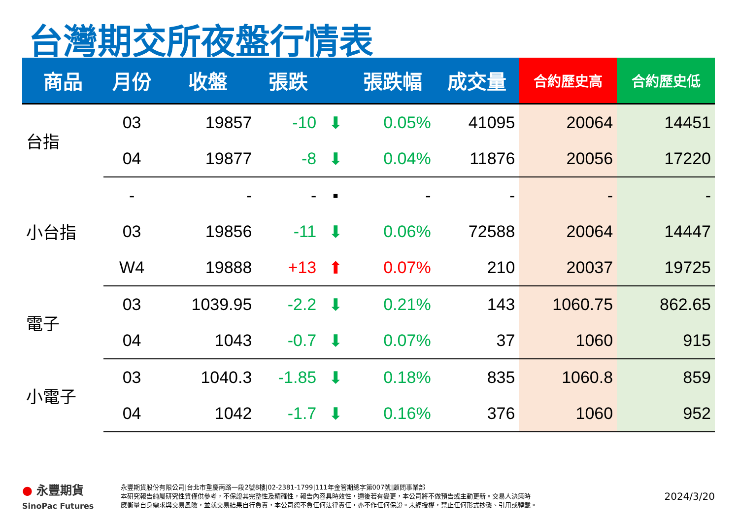台灣期交所夜盤行情表
| 商品 | 月份 | 收盤 | 張跌 | | 張跌幅 | 成交量 | 合約歷史高 | 合約歷史低 |
| --- | --- | --- | --- | --- | --- | --- | --- | --- |
| 台指 | 03 | 19857 | -10 | ⬇ | 0.05% | 41095 | 20064 | 14451 |
| | 04 | 19877 | -8 | ⬇ | 0.04% | 11876 | 20056 | 17220 |
| 小台指 | - | - | - | ▪ | - | - | - | - |
| | 03 | 19856 | -11 | ⬇ | 0.06% | 72588 | 20064 | 14447 |
| | W4 | 19888 | +13 | ⬆ | 0.07% | 210 | 20037 | 19725 |
| 電子 | 03 | 1039.95 | -2.2 | ⬇ | 0.21% | 143 | 1060.75 | 862.65 |
| | 04 | 1043 | -0.7 | ⬇ | 0.07% | 37 | 1060 | 915 |
| 小電子 | 03 | 1040.3 | -1.85 | ⬇ | 0.18% | 835 | 1060.8 | 859 |
| | 04 | 1042 | -1.7 | ⬇ | 0.16% | 376 | 1060 | 952 |
● 永豐期貨
SinoPac Futures
永豐期貨股份有限公司|台北市重慶南路一段2號8樓|02-2381-1799|111年金管期總字第007號|顧問事業部
本研究報告純屬研究性質僅供參考，不保證其完整性及精確性，報告內容具時效性，邇後若有變更，本公司將不做預告或主動更新。交易人決策時
應衡量自身需求與交易風險，並就交易結果自行負責，本公司恕不負任何法律責任，亦不作任何保證。未經授權，禁止任何形式抄襲、引用或轉載。
2024/3/20